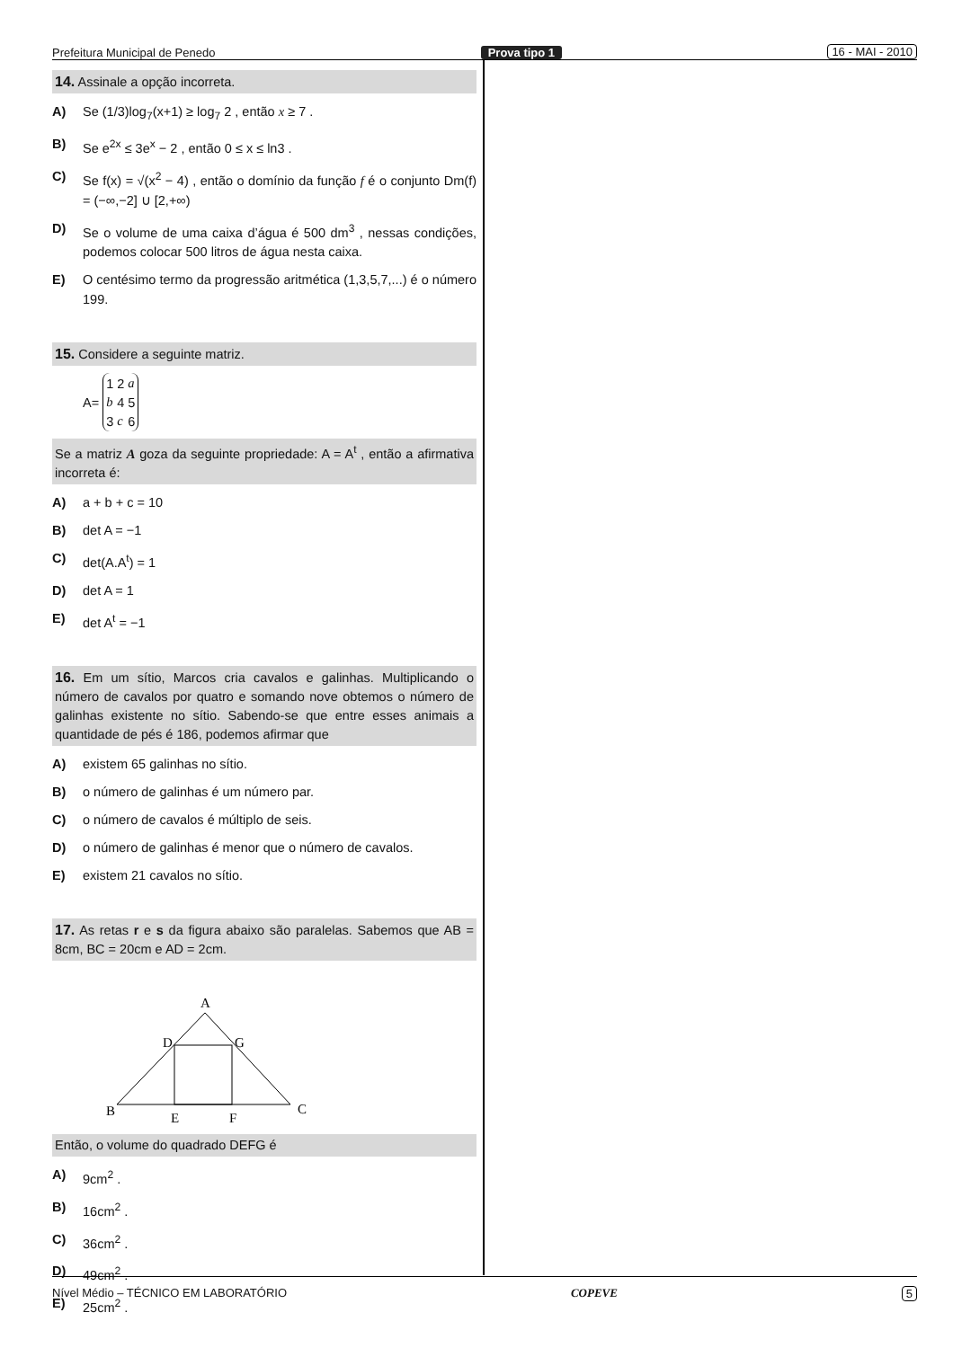Prefeitura Municipal de Penedo Prova tipo 1 16 - MAI - 2010
14. Assinale a opção incorreta.
A) Se (1/3)log<sub>7</sub>(x+1) ≥ log<sub>7</sub> 2 , então x ≥ 7 .
B) Se e<sup>2x</sup> ≤ 3e<sup>x</sup> − 2 , então 0 ≤ x ≤ ln3 .
C) Se f(x) = √(x<sup>2</sup> − 4) , então o domínio da função f é o conjunto Dm(f) = (−∞,−2] ∪ [2,+∞)
D) Se o volume de uma caixa d’água é 500 dm<sup>3</sup> , nessas condições, podemos colocar 500 litros de água nesta caixa.
E) O centésimo termo da progressão aritmética (1,3,5,7,...) é o número 199.
15. Considere a seguinte matriz.
A=
| 1 | 2 | a |
| b | 4 | 5 |
| 3 | c | 6 |
Se a matriz A goza da seguinte propriedade: A = A<sup>t</sup> , então a afirmativa incorreta é:
A) a + b + c = 10
B) det A = −1
C) det(A.A<sup>t</sup>) = 1
D) det A = 1
E) det A<sup>t</sup> = −1
16. Em um sítio, Marcos cria cavalos e galinhas. Multiplicando o número de cavalos por quatro e somando nove obtemos o número de galinhas existente no sítio. Sabendo-se que entre esses animais a quantidade de pés é 186, podemos afirmar que
A) existem 65 galinhas no sítio.
B) o número de galinhas é um número par.
C) o número de cavalos é múltiplo de seis.
D) o número de galinhas é menor que o número de cavalos.
E) existem 21 cavalos no sítio.
17. As retas r e s da figura abaixo são paralelas. Sabemos que AB = 8cm, BC = 20cm e AD = 2cm.
A
D
G
B
E
F
C
Então, o volume do quadrado DEFG é
A) 9cm<sup>2</sup> .
B) 16cm<sup>2</sup> .
C) 36cm<sup>2</sup> .
D) 49cm<sup>2</sup> .
E) 25cm<sup>2</sup> .
Nível Médio – TÉCNICO EM LABORATÓRIO COPEVE 5